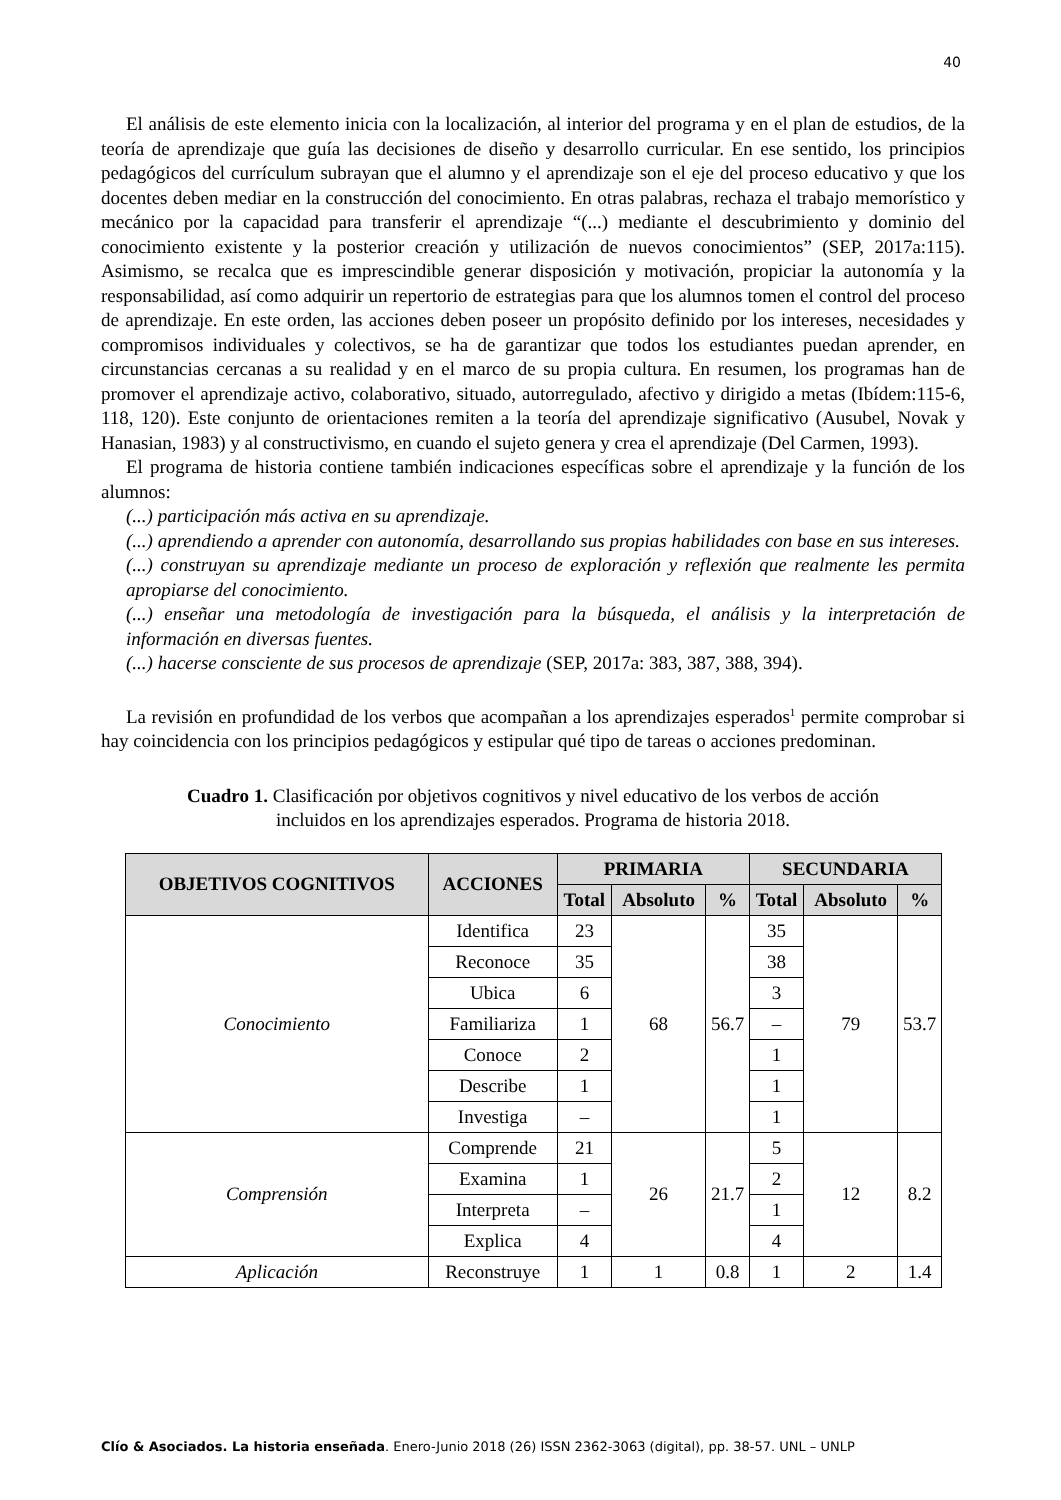40
El análisis de este elemento inicia con la localización, al interior del programa y en el plan de estudios, de la teoría de aprendizaje que guía las decisiones de diseño y desarrollo curricular. En ese sentido, los principios pedagógicos del currículum subrayan que el alumno y el aprendizaje son el eje del proceso educativo y que los docentes deben mediar en la construcción del conocimiento. En otras palabras, rechaza el trabajo memorístico y mecánico por la capacidad para transferir el aprendizaje “(...) mediante el descubrimiento y dominio del conocimiento existente y la posterior creación y utilización de nuevos conocimientos” (SEP, 2017a:115). Asimismo, se recalca que es imprescindible generar disposición y motivación, propiciar la autonomía y la responsabilidad, así como adquirir un repertorio de estrategias para que los alumnos tomen el control del proceso de aprendizaje. En este orden, las acciones deben poseer un propósito definido por los intereses, necesidades y compromisos individuales y colectivos, se ha de garantizar que todos los estudiantes puedan aprender, en circunstancias cercanas a su realidad y en el marco de su propia cultura. En resumen, los programas han de promover el aprendizaje activo, colaborativo, situado, autorregulado, afectivo y dirigido a metas (Ibídem:115-6, 118, 120). Este conjunto de orientaciones remiten a la teoría del aprendizaje significativo (Ausubel, Novak y Hanasian, 1983) y al constructivismo, en cuando el sujeto genera y crea el aprendizaje (Del Carmen, 1993).
El programa de historia contiene también indicaciones específicas sobre el aprendizaje y la función de los alumnos:
(...) participación más activa en su aprendizaje.
(...) aprendiendo a aprender con autonomía, desarrollando sus propias habilidades con base en sus intereses.
(...) construyan su aprendizaje mediante un proceso de exploración y reflexión que realmente les permita apropiarse del conocimiento.
(...) enseñar una metodología de investigación para la búsqueda, el análisis y la interpretación de información en diversas fuentes.
(...) hacerse consciente de sus procesos de aprendizaje (SEP, 2017a: 383, 387, 388, 394).
La revisión en profundidad de los verbos que acompañan a los aprendizajes esperados<sup>1</sup> permite comprobar si hay coincidencia con los principios pedagógicos y estipular qué tipo de tareas o acciones predominan.
Cuadro 1. Clasificación por objetivos cognitivos y nivel educativo de los verbos de acción incluidos en los aprendizajes esperados. Programa de historia 2018.
| OBJETIVOS COGNITIVOS | ACCIONES | PRIMARIA | | | SECUNDARIA | | |
| --- | --- | --- | --- | --- | --- | --- | --- |
| | | Total | Absoluto | % | Total | Absoluto | % |
| Conocimiento | Identifica | 23 | 68 | 56.7 | 35 | 79 | 53.7 |
| | Reconoce | 35 | | | 38 | | |
| | Ubica | 6 | | | 3 | | |
| | Familiariza | 1 | | | – | | |
| | Conoce | 2 | | | 1 | | |
| | Describe | 1 | | | 1 | | |
| | Investiga | – | | | 1 | | |
| Comprensión | Comprende | 21 | 26 | 21.7 | 5 | 12 | 8.2 |
| | Examina | 1 | | | 2 | | |
| | Interpreta | – | | | 1 | | |
| | Explica | 4 | | | 4 | | |
| Aplicación | Reconstruye | 1 | 1 | 0.8 | 1 | 2 | 1.4 |
Clío & Asociados. La historia enseñada. Enero-Junio 2018 (26) ISSN 2362-3063 (digital), pp. 38-57. UNL – UNLP